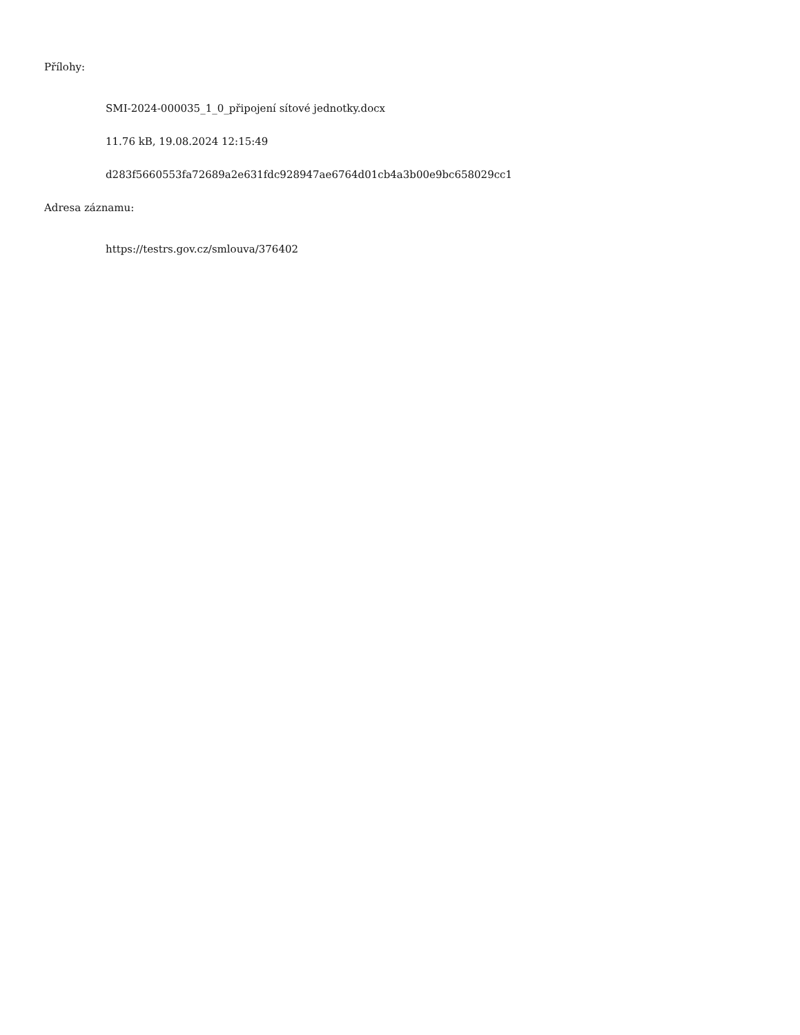Přílohy:
SMI-2024-000035_1_0_připojení sítové jednotky.docx
11.76 kB, 19.08.2024 12:15:49
d283f5660553fa72689a2e631fdc928947ae6764d01cb4a3b00e9bc658029cc1
Adresa záznamu:
https://testrs.gov.cz/smlouva/376402